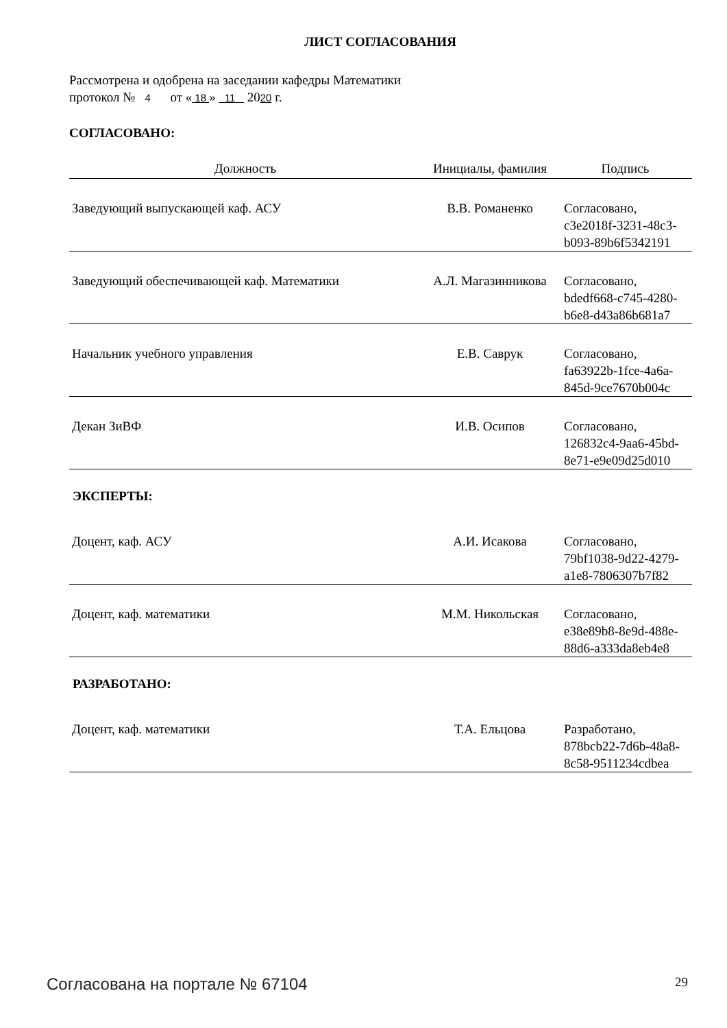ЛИСТ СОГЛАСОВАНИЯ
Рассмотрена и одобрена на заседании кафедры Математики
протокол № 4 от « 18 » 11 2020 г.
СОГЛАСОВАНО:
| Должность | Инициалы, фамилия | Подпись |
| --- | --- | --- |
| Заведующий выпускающей каф. АСУ | В.В. Романенко | Согласовано, c3e2018f-3231-48c3- b093-89b6f5342191 |
| Заведующий обеспечивающей каф. Математики | А.Л. Магазинникова | Согласовано, bdedf668-c745-4280- b6e8-d43a86b681a7 |
| Начальник учебного управления | Е.В. Саврук | Согласовано, fa63922b-1fce-4a6a- 845d-9ce7670b004c |
| Декан ЗиВФ | И.В. Осипов | Согласовано, 126832c4-9aa6-45bd- 8e71-e9e09d25d010 |
ЭКСПЕРТЫ:
| Доцент, каф. АСУ | А.И. Исакова | Согласовано, 79bf1038-9d22-4279- a1e8-7806307b7f82 |
| Доцент, каф. математики | М.М. Никольская | Согласовано, e38e89b8-8e9d-488e- 88d6-a333da8eb4e8 |
РАЗРАБОТАНО:
| Доцент, каф. математики | Т.А. Ельцова | Разработано, 878bcb22-7d6b-48a8- 8c58-9511234cdbea |
Согласована на портале № 67104 29